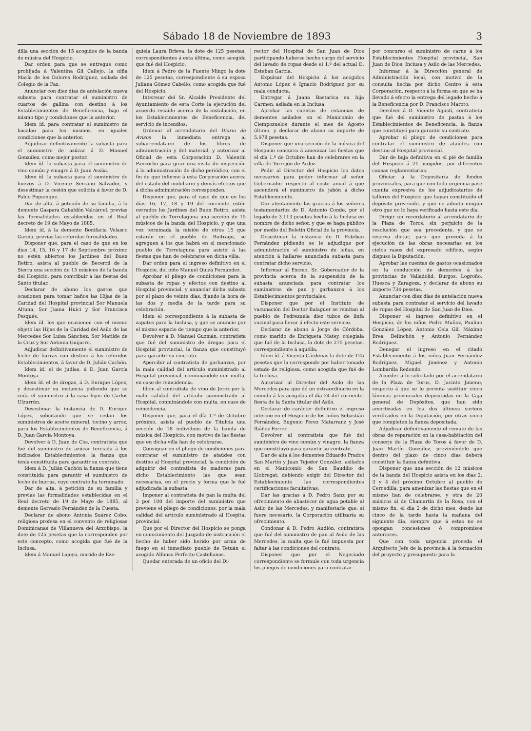Sábado 18 de Noviembre de 1893 3
dilla una sección de 15 acogidos de la banda de música del Hospicio.
Dar orden para que se entregue como prohijada á Valentina Gil Callejo, la niña María de los Dolores Rodríguez, asilada del Colegio de la Paz.
Anunciar con diez días de antelación nueva subasta para contratar el suministro de cuartos de gallina con destino á los Establecimientos de Beneficencia, bajo el mismo tipo y condiciones que la anterior.
Idem íd. para contratar el suministro de bacalao para los mismos, en iguales condiciones que la anterior.
Adjudicar definitivamente la subasta para el suministro de azúcar á D. Manuel González, como mejor postor.
Idem íd. la subasta para el suministro de vino común y vinagre á D. Juan Assúa.
Idem íd. la subasta para el suministro de huevos á D. Vicente Serrano Salvador, y desestimar la cesión que solicita á favor de D. Pablo Piquenque.
Dar de alta, á petición de su familia, á la demente Gaspara Gabaldón Valcárcel, previas las formalidades establecidas en el Real decreto de 19 de Mayo de 1885.
Idem íd. á la demente Bonifacia Velasco García, previas las referidas formalidades.
Disponer que, para el caso de que en los días 14, 15, 16 y 17 de Septiembre próximo no estén abiertos los Jardines del Buen Retiro, asista al pueblo de Becerril de la Sierra una sección de 15 músicos de la banda del Hospicio, para contribuir á las fiestas del Santo titular.
Declarar de abono los gastos que ocasionen para tomar baños las Hijas de la Caridad del Hospital provincial Sor Manuela Altuna, Sor Juana Huici y Sor Francisca Pesqués.
Idem íd. los que ocasionen con el mismo objeto las Hijas de la Caridad del Asilo de las Mercedes Sor Luisa Sánchez, Sor Matilde de la Cruz y Sor Antonia Guijarro.
Adjudicar definitivamente el suministro de leche de burras con destino á los referidos Establecimientos, á favor de D. Julián Cachón.
Idem íd. el de judías, á D. Juan García Montoya.
Idem íd. el de drogas, á D. Enrique López, y desestimar su instancia pidiendo que se ceda el suministro á la casa hijos de Carlos Ulzurrún.
Desestimar la instancia de D. Enrique López, solicitando que se cedan los suministros de aceite mineral, tocino y arroz, para los Establecimientos de Beneficencia, á D. Juan García Montoya.
Devolver á D. Juan de Cos, contratista que fué del suministro de azúcar terciada á los indicados Establecimientos, la fianza que tenía constituída para garantir su contrato.
Idem á D. Julián Cachón la fianza que tiene constituída para garantir el suministro de leche de burras, cuyo contrato ha terminado.
Dar de alta, á petición de su familia y previas las formalidades establecidas en el Real decreto de 19 de Mayo de 1885, al demente Gervasio Fernández de la Cuesta.
Declarar de abono Antonia Suárez Cobo, religiosa profesa en el convento de religiosas Dominicanas de Villanueva del Arzobispo, la dote de 125 pesetas que la corresponden por este concepto, como acogida que fué de la Inclusa.
Idem á Manuel Lajoya, marido de Eze-
quiela Laura Brieva, la dote de 125 pesetas, correspondientes á esta última, como acogida que fué del Hospicio.
Idem á Pedro de la Fuente Mingo la dote de 125 pesetas, correspondiente á su esposa Juliana Gómez Cabello, como acogida que fué del Hospicio.
Interesar del Sr. Alcalde Presidente del Ayuntamiento de esta Corte la ejecución del acuerdo recaído acerca de la instalación, en los Establecimientos de Beneficencia, del servicio de incendios.
Ordenar al arrendatario del Diario de Avisos la inmediata entrega al subarrendatario de los libros de administración y del material, y autorizar al Oficial de esta Corporación D. Valentín Pancorbo para girar una visita de inspección á la administración de dicho periódico, con el fin de que informe á esta Corporación acerca del estado del mobiliario y demás efectos que á dicha administración corresponden.
Disponer que, para el caso de que en los días 16, 17, 18 y 19 del corriente estén cerrados los Jardines del Buen Retiro, asista al pueblo de Torrelaguna una sección de 15 músicos de la banda del Hospicio, y que una vez terminada la misión de otros 15 que estarán en el pueblo de Buitrago, se agreguen á los que habrá en el mencionado pueblo de Torrelaguna para asistir á las fiestas que han de celebrarse en dicha villa.
Dar orden para el ingreso definitivo en el Hospicio, del niño Manuel Quizá Fernández.
Aprobar el pliego de condiciones para la subasta de ropas y efectos con destino al Hospital provincial, y anunciar dicha subasta por el plazo de veinte días, fijando la hora de las dos y media de la tarde para su celebración.
Idem el correspondiente á la subasta de zapatos para la Inclusa, y que se anuncie por el mismo espacio de tiempo que la anterior.
Devolver á D. Manuel Guzmán, contratista que fué del suministro de drogas para el Hospital provincial, la fianza que constituyó para garantir su contrato.
Apercibir al contratista de garbanzos, por la mala calidad del artículo suministrado al Hospital provincial, conminándole con multa, en caso de reincidencia.
Idem al contratista de vino de Jerez por la mala calidad del artículo suministrado al Hospital, conminándole con multa, en caso de reincidencia.
Disponer que, para el día 1.º de Octubre próximo, asista al pueblo de Titulcia una sección de 18 individuos de la banda de música del Hospicio, con motivo de las fiestas que en dicha villa han de celebrarse.
Consignar en el pliego de condiciones para contratar el suministro de ataúdes con destino al Hospital provincial, la condición de adquirir del contratista de maderas para dicho Establecimiento las que sean necesarias, en el precio y forma que le fué adjudicada la subasta.
Imponer al contratista de pan la multa del 3 por 100 del importe del suministro que previene el pliego de condiciones, por la mala calidad del artículo suministrado al Hospital provincial.
Que por el Director del Hospicio se ponga en conocimiento del Juzgado de instrucción el hecho de haber sido herido por arma de fuego en el inmediato pueblo de Tetuán el acogido Alfonso Perfecto Castellanos.
Quedar enterada de un oficio del Di-
rector del Hospital de San Juan de Dios participando haberse hecho cargo del servicio del lavado de ropas desde el 1.º del actual D. Esteban García.
Expulsar del Hospicio á los acogidos Antonio López é Ignacio Rodríguez por su mala conducta.
Entregar á Juana Bastarica su hija Carmen, asilada en la Inclusa.
Aprobar las cuentas de estancias de dementes asilados en el Manicomio de Ciempozuelos durante el mes de Agosto último, y declarar de abono su importe de 5.978 pesetas.
Disponer que una sección de la música del Hospicio concurra á amenizar las fiestas que el día 1.º de Octubre han de celebrarse en la villa de Torrejón de Ardoz.
Pedir al Director del Hospicio los datos necesarios para poder informar al señor Gobernador respecto al coste anual á que ascenderá el suministro de jabón á dicho Establecimiento.
Dar atentamente las gracias á los señores testamentarios de D. Antonio Conde, por el legado de 3.113 pesetas hecho á la Inclusa en nombre de dicho señor, y que se haga público por medio del Boletín Oficial de la provincia.
Desestimar la instancia de D. Esteban Fernández pidiendo se le adjudique por administración el suministro de leñas, en atención á hallarse anunciada subasta para contratar dicho servicio.
Informar al Excmo. Sr. Gobernador de la provincia acerca de la suspensión de la subasta anunciada para contratar los suministros de pan y garbanzos á los Establecimientos provinciales.
Disponer que por el Instituto de vacunación del Doctor Balaguer se remitan al pueblo de Pedrezuela diez tubos de linfa vacinal para llevar á efecto este servicio.
Declarar de abono á Jorge de Córdoba, como marido de Enriqueta Matey, colegiala que fué de la Inclusa, la dote de 275 pesetas, correspondiente á aquélla.
Idem íd. á Vicenta Cárdenas la dote de 125 pesetas que la corresponde por haber tomado estado de religiosa, como acogida que fué de la Inclusa.
Autorizar al Director del Asilo de las Mercedes para que dé un extraordinario en la comida á las acogidas el día 24 del corriente, fiesta de la Santa titular del Asilo.
Declarar de carácter definitivo el ingreso interino en el Hospicio de los niños Sebastián Fernández, Eugenio Pérez Matarranz y José Ibáñez Ferrer.
Devolver al contratista que fué del suministro de vino común y vinagre, la fianza que constituyó para garantir su contrato.
Dar de alta á los dementes Eduardo Prados San Martín y Juan Tejedor González, asilados en el Manicomio de San Baudilio de Llobregat; debiendo exigir del Director del Establecimiento las correspondientes certificaciones facultativas.
Dar las gracias á D. Pedro Sanz por su ofrecimiento de abastecer de agua potable al Asilo de las Mercedes, y manifestarle que, si fuere necesario, la Corporación utilizaría su ofrecimiento.
Condonar á D. Pedro Audión, contratista que fué del suministro de pan al Asilo de las Mercedes, la multa que le fué impuesta por faltar á las condiciones del contrato.
Disponer que por el Negociado correspondiente se formule con toda urgencia los pliegos de condiciones para contratar
por concurso el suministro de carne á los Establecimientos Hospital provincial, San Juan de Dios, Inclusa y Asilo de las Mercedes.
Informar á la Dirección general de Administración local, con motivo de la consulta hecha por dicho Centro á esta Corporación, respecto á la forma en que se ha llevado á efecto la entrega del legado hecho á la Beneficencia por D. Francisco Maroto.
Devolver á D. Vicente Agustí, contratista que fué del suministro de pastas á los Establecimientos de Beneficencia, la fianza que constituyó para garantir su contrato.
Aprobar el pliego de condiciones para contratar el suministro de ataúdes con destino al Hospital provincial.
Dar de baja definitiva en el pié de familia del Hospicio á 21 acogidos, por diferentes causas reglamentarias.
Oficiar á la Depositaría de fondos provinciales, para que con toda urgencia pase cuenta expresiva de los adjudicatarios de talleres del Hospicio que hayan constituído el depósito prevenido, y que no admita ningún otro que no lo haya verificado hasta este día.
Dirigir un recordatorio al arrendatario de la Plaza de Toros, sin perjuicio de la resolución que sea procedente, y que se reserva dictar, para que proceda á la ejecución de las obras necesarias en los cielos rasos del expresado edificio, según dispuso la Diputación.
Aprobar las cuentas de gastos ocasionados en la conducción de dementes á las provincias de Valladolid, Burgos, Logroño, Huesca y Zaragoza, y declarar de abono su importe 734 pesetas.
Anunciar con diez días de antelación nueva subasta para contratar el servicio del lavado de ropas del Hospital de San Juan de Dios.
Disponer el ingreso definitivo en el Hospicio, de los niños Pedro Muñoz, Paulino González López, Antonio Cela Gil, Máximo Brea Belinchón y Antonio Fernández Rodríguez.
Denegar el ingreso en el citado Establecimiento á los niños Juan Fernández Rodríguez, Miguel Jiménez y Antonio Lombardía Redondo.
Acceder á lo solicitado por el arrendatario de la Plaza de Toros, D. Jacinto Jimeno, respecto á que se le permita sustituir cinco láminas provinciales depositadas en la Caja general de Depósitos, que han sido amortizadas en los dos últimos sorteos verificados en la Diputación, por otras cinco que completen la fianza depositada.
Adjudicar definitivamente el remate de las obras de reparación en la casa-habitación del conserje de la Plaza de Toros á favor de D. Juan Martín González, previniéndole que dentro del plazo de cinco días deberá constituir la fianza definitiva.
Disponer que una sección de 12 músicos de la banda del Hospicio asista en los días 2, 3 y 4 del próximo Octubre al pueblo de Cercedilla, para amenizar las fiestas que en el mismo han de celebrarse, y otra de 20 músicos al de Chamartín de la Rosa, con el mismo fin, el día 2 de dicho mes, desde las cinco de la tarde hasta la mañana del siguiente día, siempre que á estas no se opongan concesiones ó compromisos anteriores.
Que con toda urgencia proceda el Arquitecto Jefe de la provincia á la formación del proyecto y presupuesto para la